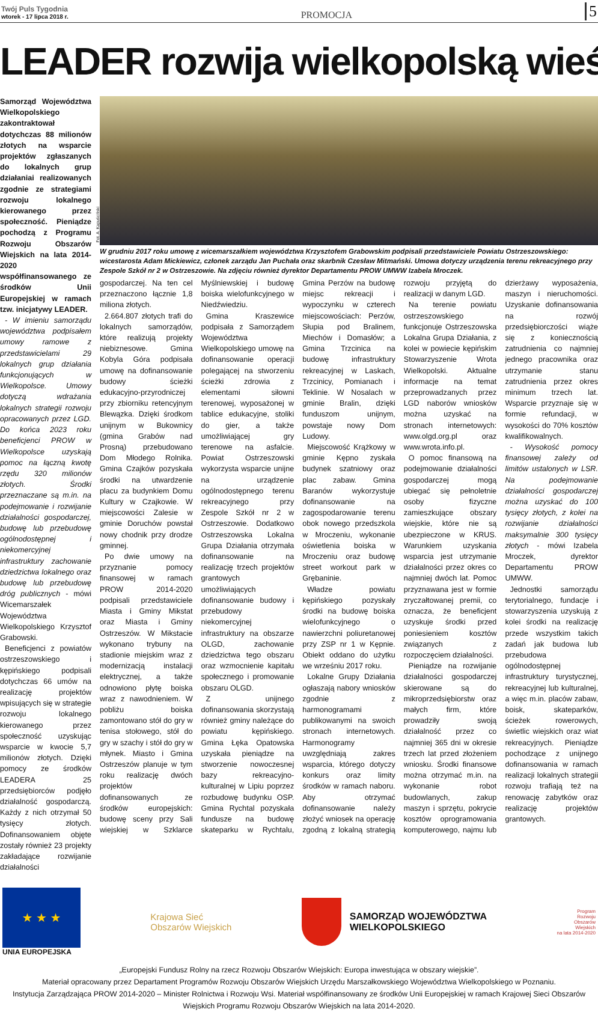Twój Puls Tygodnia
wtorek - 17 lipca 2018 r.
PROMOCJA
5
LEADER rozwija wielkopolską wieś
Samorząd Województwa Wielkopolskiego zakontraktował dotychczas 88 milionów złotych na wsparcie projektów zgłaszanych do lokalnych grup działaniai realizowanych zgodnie ze strategiami rozwoju lokalnego kierowanego przez społeczność. Pieniądze pochodzą z Programu Rozwoju Obszarów Wiejskich na lata 2014-2020 współfinansowanego ze środków Unii Europejskiej w ramach tzw. inicjatywy LEADER.
- W imieniu samorządu województwa podpisałem umowy ramowe z przedstawicielami 29 lokalnych grup działania funkcjonujących w Wielkopolsce. Umowy dotyczą wdrażania lokalnych strategii rozwoju opracowanych przez LGD. Do końca 2023 roku beneficjenci PROW w Wielkopolsce uzyskają pomoc na łączną kwotę rzędu 320 milionów złotych. Środki przeznaczane są m.in. na podejmowanie i rozwijanie działalności gospodarczej, budowę lub przebudowę ogólnodostępnej i niekomercyjnej infrastruktury zachowanie dziedzictwa lokalnego oraz budowę lub przebudowę dróg publicznych - mówi Wicemarszałek Województwa Wielkopolskiego Krzysztof Grabowski.
Beneficjenci z powiatów ostrzeszowskiego i kępińskiego podpisali dotychczas 66 umów na realizację projektów wpisujących się w strategie rozwoju lokalnego kierowanego przez społeczność uzyskując wsparcie w kwocie 5,7 milionów złotych. Dzięki pomocy ze środków LEADERA 25 przedsiębiorców podjęło działalność gospodarczą. Każdy z nich otrzymał 50 tysięcy złotych. Dofinansowaniem objęte zostały również 23 projekty zakładające rozwijanie działalności
Fot. A. Kapuściński
W grudniu 2017 roku umowę z wicemarszałkiem województwa Krzysztofem Grabowskim podpisali przedstawiciele Powiatu Ostrzeszowskiego: wicestarosta Adam Mickiewicz, członek zarządu Jan Puchała oraz skarbnik Czesław Mitmański. Umowa dotyczy urządzenia terenu rekreacyjnego przy Zespole Szkół nr 2 w Ostrzeszowie. Na zdjęciu również dyrektor Departamentu PROW UMWW Izabela Mroczek.
gospodarczej. Na ten cel przeznaczono łącznie 1,8 miliona złotych.
2.664.807 złotych trafi do lokalnych samorządów, które realizują projekty niebiznesowe. Gmina Kobyla Góra podpisała umowę na dofinansowanie budowy ścieżki edukacyjno-przyrodniczej przy zbiorniku retencyjnym Blewązka. Dzięki środkom unijnym w Bukownicy (gmina Grabów nad Prosną) przebudowano Dom Młodego Rolnika. Gmina Czajków pozyskała środki na utwardzenie placu za budynkiem Domu Kultury w Czajkowie. W miejscowości Zalesie w gminie Doruchów powstał nowy chodnik przy drodze gminnej.
Po dwie umowy na przyznanie pomocy finansowej w ramach PROW 2014-2020 podpisali przedstawiciele Miasta i Gminy Mikstat oraz Miasta i Gminy Ostrzeszów. W Mikstacie wykonano trybuny na stadionie miejskim wraz z modernizacją instalacji elektrycznej, a także odnowiono płytę boiska wraz z nawodnieniem. W pobliżu boiska zamontowano stół do gry w tenisa stołowego, stół do gry w szachy i stół do gry w młynek. Miasto i Gmina Ostrzeszów planuje w tym roku realizację dwóch projektów dofinansowanych ze środków europejskich: budowę sceny przy Sali wiejskiej w Szklarce Myślniewskiej i budowę boiska wielofunkcyjnego w Niedźwiedziu.
Gmina Kraszewice podpisała z Samorządem Województwa Wielkopolskiego umowę na dofinansowanie operacji polegającej na stworzeniu ścieżki zdrowia z elementami siłowni terenowej, wyposażonej w tablice edukacyjne, stoliki do gier, a także umożliwiającej gry terenowe na asfalcie. Powiat Ostrzeszowski wykorzysta wsparcie unijne na urządzenie ogólnodostępnego terenu rekreacyjnego przy Zespole Szkół nr 2 w Ostrzeszowie. Dodatkowo Ostrzeszowska Lokalna Grupa Działania otrzymała dofinansowanie na realizację trzech projektów grantowych umożliwiających dofinansowanie budowy i przebudowy niekomercyjnej infrastruktury na obszarze OLGD, zachowanie dziedzictwa tego obszaru oraz wzmocnienie kapitału społecznego i promowanie obszaru OLGD.
Z unijnego dofinansowania skorzystają również gminy należące do powiatu kępińskiego. Gmina Łęka Opatowska uzyskała pieniądze na stworzenie nowoczesnej bazy rekreacyjno-kulturalnej w Lipiu poprzez rozbudowę budynku OSP. Gmina Rychtal pozyskała fundusze na budowę skateparku w Rychtalu, Gmina Perzów na budowę miejsc rekreacji i wypoczynku w czterech miejscowościach: Perzów, Słupia pod Bralinem, Miechów i Domasłów; a Gmina Trzcinica na budowę infrastruktury rekreacyjnej w Laskach, Trzcinicy, Pomianach i Teklinie. W Nosalach w gminie Bralin, dzięki funduszom unijnym, powstaje nowy Dom Ludowy.
Miejscowość Krążkowy w gminie Kępno zyskała budynek szatniowy oraz plac zabaw. Gmina Baranów wykorzystuje dofinansowanie na zagospodarowanie terenu obok nowego przedszkola w Mroczeniu, wykonanie oświetlenia boiska w Mroczeniu oraz budowę street workout park w Grębaninie.
Władze powiatu kępińskiego pozyskały środki na budowę boiska wielofunkcyjnego o nawierzchni poliuretanowej przy ZSP nr 1 w Kępnie. Obiekt oddano do użytku we wrześniu 2017 roku.
Lokalne Grupy Działania ogłaszają nabory wniosków zgodnie z harmonogramami publikowanymi na swoich stronach internetowych. Harmonogramy uwzględniają zakres wsparcia, którego dotyczy konkurs oraz limity środków w ramach naboru. Aby otrzymać dofinansowanie należy złożyć wniosek na operację zgodną z lokalną strategią rozwoju przyjętą do realizacji w danym LGD.
Na terenie powiatu ostrzeszowskiego funkcjonuje Ostrzeszowska Lokalna Grupa Działania, z kolei w powiecie kępińskim Stowarzyszenie Wrota Wielkopolski. Aktualne informacje na temat przeprowadzanych przez LGD naborów wniosków można uzyskać na stronach internetowych: www.olgd.org.pl oraz www.wrota.info.pl.
O pomoc finansową na podejmowanie działalności gospodarczej mogą ubiegać się pełnoletnie osoby fizyczne zamieszkujące obszary wiejskie, które nie są ubezpieczone w KRUS. Warunkiem uzyskania wsparcia jest utrzymanie działalności przez okres co najmniej dwóch lat. Pomoc przyznawana jest w formie zryczałtowanej premii, co oznacza, że beneficjent uzyskuje środki przed poniesieniem kosztów związanych z rozpoczęciem działalności.
Pieniądze na rozwijanie działalności gospodarczej skierowane są do mikroprzedsiębiorstw oraz małych firm, które prowadziły swoją działalność przez co najmniej 365 dni w okresie trzech lat przed złożeniem wniosku. Środki finansowe można otrzymać m.in. na wykonanie robot budowlanych, zakup maszyn i sprzętu, pokrycie kosztów oprogramowania komputerowego, najmu lub dzierżawy wyposażenia, maszyn i nieruchomości. Uzyskanie dofinansowania na rozwój przedsiębiorczości wiąże się z koniecznością zatrudnienia co najmniej jednego pracownika oraz utrzymanie stanu zatrudnienia przez okres minimum trzech lat. Wsparcie przyznaje się w formie refundacji, w wysokości do 70% kosztów kwalifikowalnych.
- Wysokość pomocy finansowej zależy od limitów ustalonych w LSR. Na podejmowanie działalności gospodarczej można uzyskać do 100 tysięcy złotych, z kolei na rozwijanie działalności maksymalnie 300 tysięcy złotych - mówi Izabela Mroczek, dyrektor Departamentu PROW UMWW.
Jednostki samorządu terytorialnego, fundacje i stowarzyszenia uzyskują z kolei środki na realizację przede wszystkim takich zadań jak budowa lub przebudowa ogólnodostępnej infrastruktury turystycznej, rekreacyjnej lub kulturalnej, a więc m.in. placów zabaw, boisk, skateparków, ścieżek rowerowych, świetlic wiejskich oraz wiat rekreacyjnych. Pieniądze pochodzące z unijnego dofinansowania w ramach realizacji lokalnych strategii rozwoju trafiają też na renowację zabytków oraz realizację projektów grantowych.
★ ★ ★
UNIA EUROPEJSKA
Krajowa Sieć
Obszarów Wiejskich
SAMORZĄD WOJEWÓDZTWA
WIELKOPOLSKIEGO
Program
Rozwoju
Obszarów
Wiejskich
na lata 2014-2020
„Europejski Fundusz Rolny na rzecz Rozwoju Obszarów Wiejskich: Europa inwestująca w obszary wiejskie”.
Materiał opracowany przez Departament Programów Rozwoju Obszarów Wiejskich Urzędu Marszałkowskiego Województwa Wielkopolskiego w Poznaniu.
Instytucja Zarządzająca PROW 2014-2020 – Minister Rolnictwa i Rozwoju Wsi. Materiał współfinansowany ze środków Unii Europejskiej w ramach Krajowej Sieci Obszarów Wiejskich Programu Rozwoju Obszarów Wiejskich na lata 2014-2020.